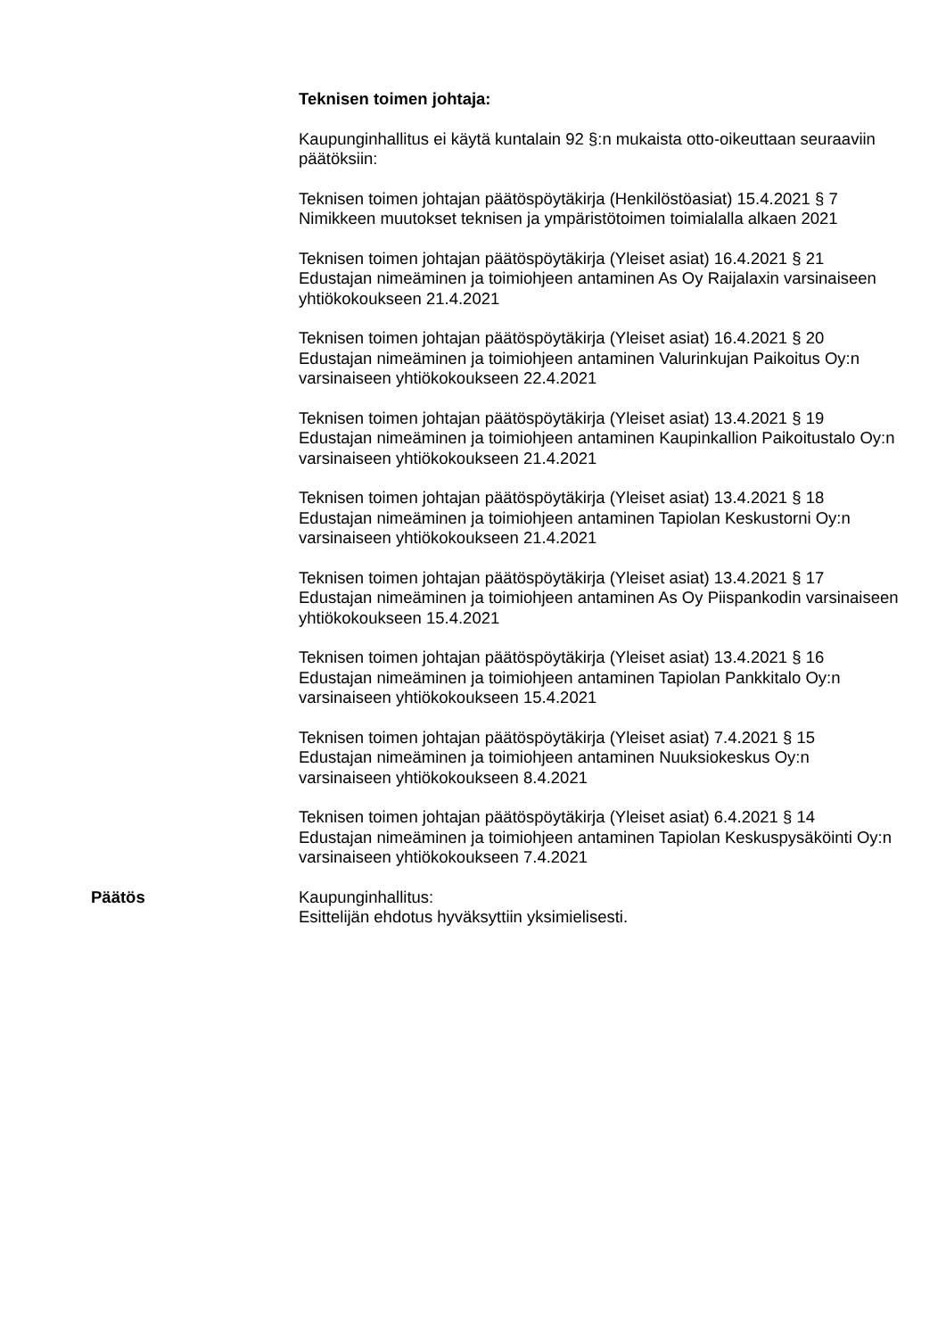Teknisen toimen johtaja:
Kaupunginhallitus ei käytä kuntalain 92 §:n mukaista otto-oikeuttaan seuraaviin päätöksiin:
Teknisen toimen johtajan päätöspöytäkirja (Henkilöstöasiat) 15.4.2021 § 7
Nimikkeen muutokset teknisen ja ympäristötoimen toimialalla alkaen 2021
Teknisen toimen johtajan päätöspöytäkirja (Yleiset asiat) 16.4.2021 § 21
Edustajan nimeäminen ja toimiohjeen antaminen As Oy Raijalaxin varsinaiseen yhtiökokoukseen 21.4.2021
Teknisen toimen johtajan päätöspöytäkirja (Yleiset asiat) 16.4.2021 § 20
Edustajan nimeäminen ja toimiohjeen antaminen Valurinkujan Paikoitus Oy:n varsinaiseen yhtiökokoukseen 22.4.2021
Teknisen toimen johtajan päätöspöytäkirja (Yleiset asiat) 13.4.2021 § 19
Edustajan nimeäminen ja toimiohjeen antaminen Kaupinkallion Paikoitustalo Oy:n varsinaiseen yhtiökokoukseen 21.4.2021
Teknisen toimen johtajan päätöspöytäkirja (Yleiset asiat) 13.4.2021 § 18
Edustajan nimeäminen ja toimiohjeen antaminen Tapiolan Keskustorni Oy:n varsinaiseen yhtiökokoukseen 21.4.2021
Teknisen toimen johtajan päätöspöytäkirja (Yleiset asiat) 13.4.2021 § 17
Edustajan nimeäminen ja toimiohjeen antaminen As Oy Piispankodin varsinaiseen yhtiökokoukseen 15.4.2021
Teknisen toimen johtajan päätöspöytäkirja (Yleiset asiat) 13.4.2021 § 16
Edustajan nimeäminen ja toimiohjeen antaminen Tapiolan Pankkitalo Oy:n varsinaiseen yhtiökokoukseen 15.4.2021
Teknisen toimen johtajan päätöspöytäkirja (Yleiset asiat) 7.4.2021 § 15
Edustajan nimeäminen ja toimiohjeen antaminen Nuuksiokeskus Oy:n varsinaiseen yhtiökokoukseen 8.4.2021
Teknisen toimen johtajan päätöspöytäkirja (Yleiset asiat) 6.4.2021 § 14
Edustajan nimeäminen ja toimiohjeen antaminen Tapiolan Keskuspysäköinti Oy:n varsinaiseen yhtiökokoukseen 7.4.2021
Päätös Kaupunginhallitus:
Esittelijän ehdotus hyväksyttiin yksimielisesti.